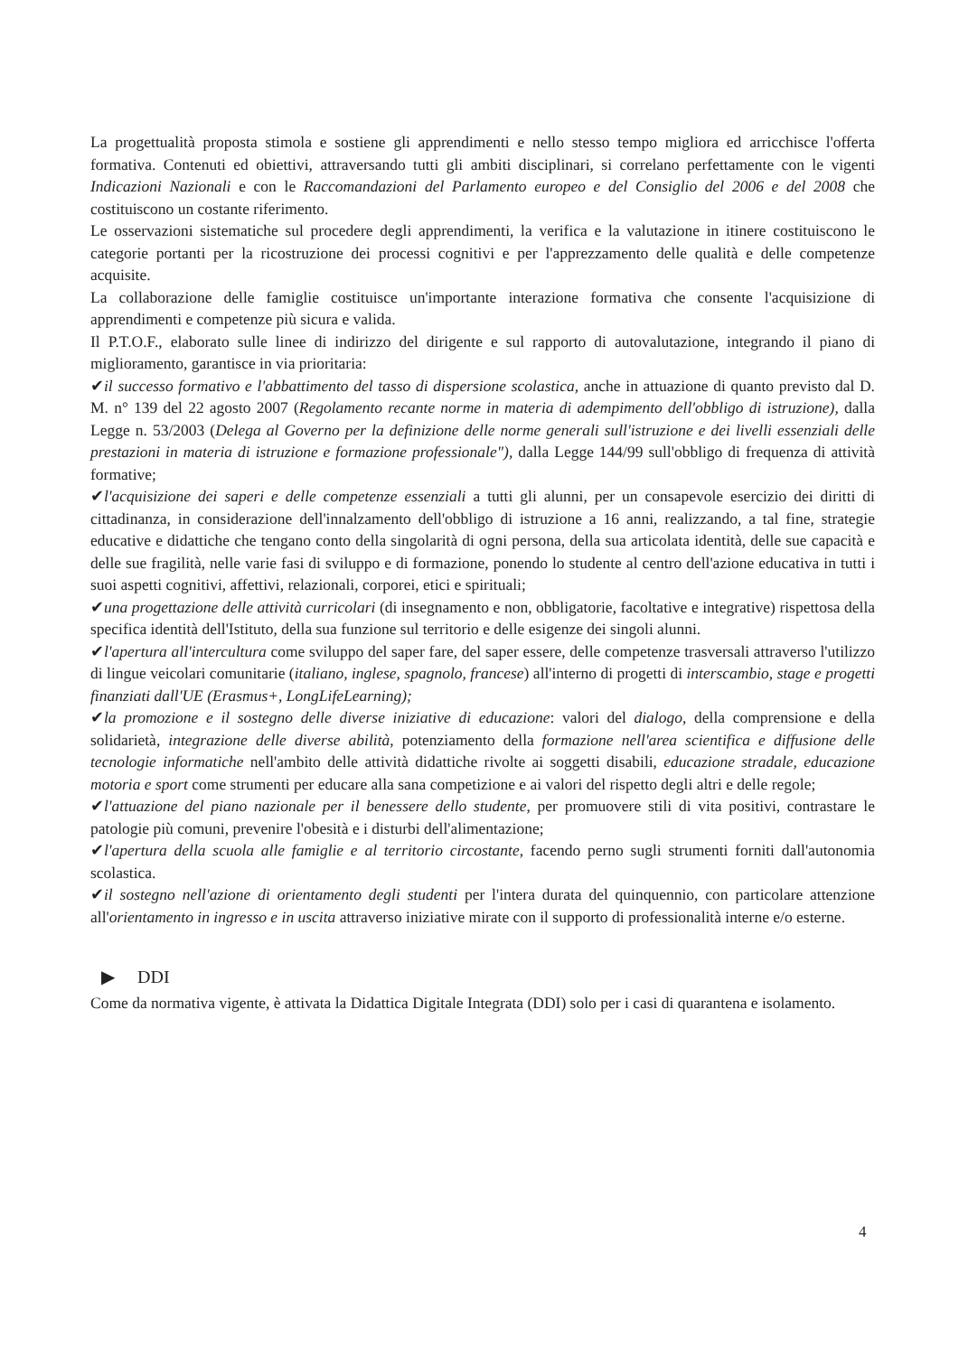La progettualità proposta stimola e sostiene gli apprendimenti e nello stesso tempo migliora ed arricchisce l'offerta formativa. Contenuti ed obiettivi, attraversando tutti gli ambiti disciplinari, si correlano perfettamente con le vigenti Indicazioni Nazionali e con le Raccomandazioni del Parlamento europeo e del Consiglio del 2006 e del 2008 che costituiscono un costante riferimento.
Le osservazioni sistematiche sul procedere degli apprendimenti, la verifica e la valutazione in itinere costituiscono le categorie portanti per la ricostruzione dei processi cognitivi e per l'apprezzamento delle qualità e delle competenze acquisite.
La collaborazione delle famiglie costituisce un'importante interazione formativa che consente l'acquisizione di apprendimenti e competenze più sicura e valida.
Il P.T.O.F., elaborato sulle linee di indirizzo del dirigente e sul rapporto di autovalutazione, integrando il piano di miglioramento, garantisce in via prioritaria:
✔il successo formativo e l'abbattimento del tasso di dispersione scolastica, anche in attuazione di quanto previsto dal D. M. n° 139 del 22 agosto 2007 (Regolamento recante norme in materia di adempimento dell'obbligo di istruzione), dalla Legge n. 53/2003 (Delega al Governo per la definizione delle norme generali sull'istruzione e dei livelli essenziali delle prestazioni in materia di istruzione e formazione professionale"), dalla Legge 144/99 sull'obbligo di frequenza di attività formative;
✔l'acquisizione dei saperi e delle competenze essenziali a tutti gli alunni, per un consapevole esercizio dei diritti di cittadinanza, in considerazione dell'innalzamento dell'obbligo di istruzione a 16 anni, realizzando, a tal fine, strategie educative e didattiche che tengano conto della singolarità di ogni persona, della sua articolata identità, delle sue capacità e delle sue fragilità, nelle varie fasi di sviluppo e di formazione, ponendo lo studente al centro dell'azione educativa in tutti i suoi aspetti cognitivi, affettivi, relazionali, corporei, etici e spirituali;
✔una progettazione delle attività curricolari (di insegnamento e non, obbligatorie, facoltative e integrative) rispettosa della specifica identità dell'Istituto, della sua funzione sul territorio e delle esigenze dei singoli alunni.
✔l'apertura all'intercultura come sviluppo del saper fare, del saper essere, delle competenze trasversali attraverso l'utilizzo di lingue veicolari comunitarie (italiano, inglese, spagnolo, francese) all'interno di progetti di interscambio, stage e progetti finanziati dall'UE (Erasmus+, LongLifeLearning);
✔la promozione e il sostegno delle diverse iniziative di educazione: valori del dialogo, della comprensione e della solidarietà, integrazione delle diverse abilità, potenziamento della formazione nell'area scientifica e diffusione delle tecnologie informatiche nell'ambito delle attività didattiche rivolte ai soggetti disabili, educazione stradale, educazione motoria e sport come strumenti per educare alla sana competizione e ai valori del rispetto degli altri e delle regole;
✔l'attuazione del piano nazionale per il benessere dello studente, per promuovere stili di vita positivi, contrastare le patologie più comuni, prevenire l'obesità e i disturbi dell'alimentazione;
✔l'apertura della scuola alle famiglie e al territorio circostante, facendo perno sugli strumenti forniti dall'autonomia scolastica.
✔il sostegno nell'azione di orientamento degli studenti per l'intera durata del quinquennio, con particolare attenzione all'orientamento in ingresso e in uscita attraverso iniziative mirate con il supporto di professionalità interne e/o esterne.
▶ DDI
Come da normativa vigente, è attivata la Didattica Digitale Integrata (DDI) solo per i casi di quarantena e isolamento.
4